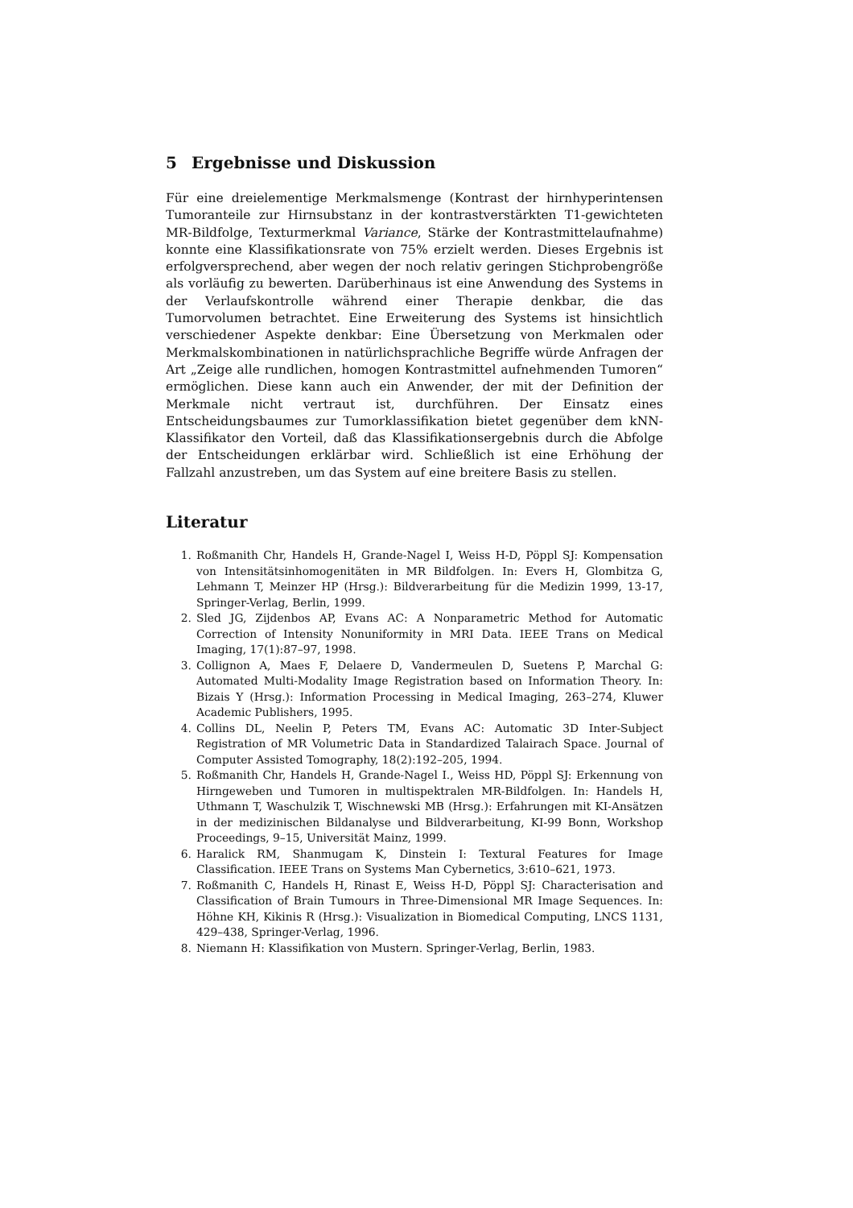5 Ergebnisse und Diskussion
Für eine dreielementige Merkmalsmenge (Kontrast der hirnhyperintensen Tumoranteile zur Hirnsubstanz in der kontrastverstärkten T1-gewichteten MR-Bildfolge, Texturmerkmal Variance, Stärke der Kontrastmittelaufnahme) konnte eine Klassifikationsrate von 75% erzielt werden. Dieses Ergebnis ist erfolgversprechend, aber wegen der noch relativ geringen Stichprobengröße als vorläufig zu bewerten. Darüberhinaus ist eine Anwendung des Systems in der Verlaufskontrolle während einer Therapie denkbar, die das Tumorvolumen betrachtet. Eine Erweiterung des Systems ist hinsichtlich verschiedener Aspekte denkbar: Eine Übersetzung von Merkmalen oder Merkmalskombinationen in natürlichsprachliche Begriffe würde Anfragen der Art „Zeige alle rundlichen, homogen Kontrastmittel aufnehmenden Tumoren“ ermöglichen. Diese kann auch ein Anwender, der mit der Definition der Merkmale nicht vertraut ist, durchführen. Der Einsatz eines Entscheidungsbaumes zur Tumorklassifikation bietet gegenüber dem kNN-Klassifikator den Vorteil, daß das Klassifikationsergebnis durch die Abfolge der Entscheidungen erklärbar wird. Schließlich ist eine Erhöhung der Fallzahl anzustreben, um das System auf eine breitere Basis zu stellen.
Literatur
1. Roßmanith Chr, Handels H, Grande-Nagel I, Weiss H-D, Pöppl SJ: Kompensation von Intensitätsinhomogenitäten in MR Bildfolgen. In: Evers H, Glombitza G, Lehmann T, Meinzer HP (Hrsg.): Bildverarbeitung für die Medizin 1999, 13-17, Springer-Verlag, Berlin, 1999.
2. Sled JG, Zijdenbos AP, Evans AC: A Nonparametric Method for Automatic Correction of Intensity Nonuniformity in MRI Data. IEEE Trans on Medical Imaging, 17(1):87–97, 1998.
3. Collignon A, Maes F, Delaere D, Vandermeulen D, Suetens P, Marchal G: Automated Multi-Modality Image Registration based on Information Theory. In: Bizais Y (Hrsg.): Information Processing in Medical Imaging, 263–274, Kluwer Academic Publishers, 1995.
4. Collins DL, Neelin P, Peters TM, Evans AC: Automatic 3D Inter-Subject Registration of MR Volumetric Data in Standardized Talairach Space. Journal of Computer Assisted Tomography, 18(2):192–205, 1994.
5. Roßmanith Chr, Handels H, Grande-Nagel I., Weiss HD, Pöppl SJ: Erkennung von Hirngeweben und Tumoren in multispektralen MR-Bildfolgen. In: Handels H, Uthmann T, Waschulzik T, Wischnewski MB (Hrsg.): Erfahrungen mit KI-Ansätzen in der medizinischen Bildanalyse und Bildverarbeitung, KI-99 Bonn, Workshop Proceedings, 9–15, Universität Mainz, 1999.
6. Haralick RM, Shanmugam K, Dinstein I: Textural Features for Image Classification. IEEE Trans on Systems Man Cybernetics, 3:610–621, 1973.
7. Roßmanith C, Handels H, Rinast E, Weiss H-D, Pöppl SJ: Characterisation and Classification of Brain Tumours in Three-Dimensional MR Image Sequences. In: Höhne KH, Kikinis R (Hrsg.): Visualization in Biomedical Computing, LNCS 1131, 429–438, Springer-Verlag, 1996.
8. Niemann H: Klassifikation von Mustern. Springer-Verlag, Berlin, 1983.